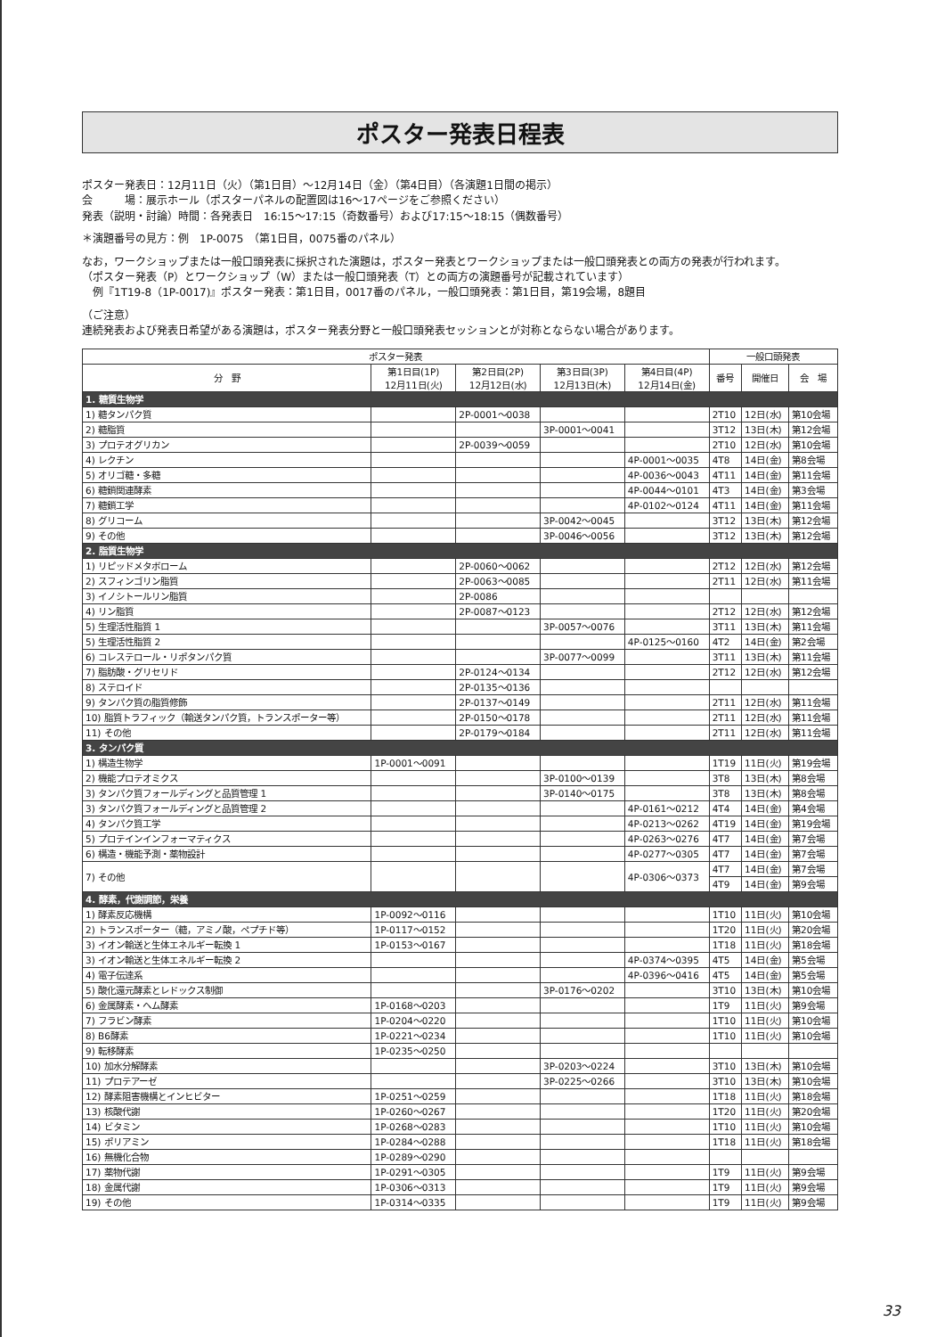ポスター発表日程表
ポスター発表日：12月11日（火）（第1日目）～12月14日（金）（第4日目）（各演題1日間の掲示）
会　　　場：展示ホール（ポスターパネルの配置図は16～17ページをご参照ください）
発表（説明・討論）時間：各発表日　16:15～17:15（奇数番号）および17:15～18:15（偶数番号）
＊演題番号の見方：例　1P-0075　（第1日目，0075番のパネル）
なお，ワークショップまたは一般口頭発表に採択された演題は，ポスター発表とワークショップまたは一般口頭発表との両方の発表が行われます。
（ポスター発表（P）とワークショップ（W）または一般口頭発表（T）との両方の演題番号が記載されています）
　例『1T19-8（1P-0017)』ポスター発表：第1日目，0017番のパネル，一般口頭発表：第1日目，第19会場，8題目
（ご注意）
連続発表および発表日希望がある演題は，ポスター発表分野と一般口頭発表セッションとが対称とならない場合があります。
| ポスター発表 | | | | | 一般口頭発表 | | |
| --- | --- | --- | --- | --- | --- | --- | --- |
| 分 野 | 第1日目(1P) 12月11日(火) | 第2日目(2P) 12月12日(水) | 第3日目(3P) 12月13日(木) | 第4日目(4P) 12月14日(金) | 番号 | 開催日 | 会 場 |
| 1. 糖質生物学 | | | | | | | |
| 1) 糖タンパク質 | | 2P-0001～0038 | | | 2T10 | 12日(水) | 第10会場 |
| 2) 糖脂質 | | | 3P-0001～0041 | | 3T12 | 13日(木) | 第12会場 |
| 3) プロテオグリカン | | 2P-0039～0059 | | | 2T10 | 12日(水) | 第10会場 |
| 4) レクチン | | | | 4P-0001～0035 | 4T8 | 14日(金) | 第8会場 |
| 5) オリゴ糖・多糖 | | | | 4P-0036～0043 | 4T11 | 14日(金) | 第11会場 |
| 6) 糖鎖関連酵素 | | | | 4P-0044～0101 | 4T3 | 14日(金) | 第3会場 |
| 7) 糖鎖工学 | | | | 4P-0102～0124 | 4T11 | 14日(金) | 第11会場 |
| 8) グリコーム | | | 3P-0042～0045 | | 3T12 | 13日(木) | 第12会場 |
| 9) その他 | | | 3P-0046～0056 | | 3T12 | 13日(木) | 第12会場 |
| 2. 脂質生物学 | | | | | | | |
| 1) リピッドメタボローム | | 2P-0060～0062 | | | 2T12 | 12日(水) | 第12会場 |
| 2) スフィンゴリン脂質 | | 2P-0063～0085 | | | 2T11 | 12日(水) | 第11会場 |
| 3) イノシトールリン脂質 | | 2P-0086 | | | | | |
| 4) リン脂質 | | 2P-0087～0123 | | | 2T12 | 12日(水) | 第12会場 |
| 5) 生理活性脂質 1 | | | 3P-0057～0076 | | 3T11 | 13日(木) | 第11会場 |
| 5) 生理活性脂質 2 | | | | 4P-0125～0160 | 4T2 | 14日(金) | 第2会場 |
| 6) コレステロール・リポタンパク質 | | | 3P-0077～0099 | | 3T11 | 13日(木) | 第11会場 |
| 7) 脂肪酸・グリセリド | | 2P-0124～0134 | | | 2T12 | 12日(水) | 第12会場 |
| 8) ステロイド | | 2P-0135～0136 | | | | | |
| 9) タンパク質の脂質修飾 | | 2P-0137～0149 | | | 2T11 | 12日(水) | 第11会場 |
| 10) 脂質トラフィック（輸送タンパク質，トランスポーター等） | | 2P-0150～0178 | | | 2T11 | 12日(水) | 第11会場 |
| 11) その他 | | 2P-0179～0184 | | | 2T11 | 12日(水) | 第11会場 |
| 3. タンパク質 | | | | | | | |
| 1) 構造生物学 | 1P-0001～0091 | | | | 1T19 | 11日(火) | 第19会場 |
| 2) 機能プロテオミクス | | | 3P-0100～0139 | | 3T8 | 13日(木) | 第8会場 |
| 3) タンパク質フォールディングと品質管理 1 | | | 3P-0140～0175 | | 3T8 | 13日(木) | 第8会場 |
| 3) タンパク質フォールディングと品質管理 2 | | | | 4P-0161～0212 | 4T4 | 14日(金) | 第4会場 |
| 4) タンパク質工学 | | | | 4P-0213～0262 | 4T19 | 14日(金) | 第19会場 |
| 5) プロテインインフォーマティクス | | | | 4P-0263～0276 | 4T7 | 14日(金) | 第7会場 |
| 6) 構造・機能予測・薬物設計 | | | | 4P-0277～0305 | 4T7 | 14日(金) | 第7会場 |
| 7) その他 | | | | 4P-0306～0373 | 4T7 | 14日(金) | 第7会場 |
| | | | | | 4T9 | 14日(金) | 第9会場 |
| 4. 酵素，代謝調節，栄養 | | | | | | | |
| 1) 酵素反応機構 | 1P-0092～0116 | | | | 1T10 | 11日(火) | 第10会場 |
| 2) トランスポーター（糖，アミノ酸，ペプチド等） | 1P-0117～0152 | | | | 1T20 | 11日(火) | 第20会場 |
| 3) イオン輸送と生体エネルギー転換 1 | 1P-0153～0167 | | | | 1T18 | 11日(火) | 第18会場 |
| 3) イオン輸送と生体エネルギー転換 2 | | | | 4P-0374～0395 | 4T5 | 14日(金) | 第5会場 |
| 4) 電子伝達系 | | | | 4P-0396～0416 | 4T5 | 14日(金) | 第5会場 |
| 5) 酸化還元酵素とレドックス制御 | | | 3P-0176～0202 | | 3T10 | 13日(木) | 第10会場 |
| 6) 金属酵素・ヘム酵素 | 1P-0168～0203 | | | | 1T9 | 11日(火) | 第9会場 |
| 7) フラビン酵素 | 1P-0204～0220 | | | | 1T10 | 11日(火) | 第10会場 |
| 8) B6酵素 | 1P-0221～0234 | | | | 1T10 | 11日(火) | 第10会場 |
| 9) 転移酵素 | 1P-0235～0250 | | | | | | |
| 10) 加水分解酵素 | | | 3P-0203～0224 | | 3T10 | 13日(木) | 第10会場 |
| 11) プロテアーゼ | | | 3P-0225～0266 | | 3T10 | 13日(木) | 第10会場 |
| 12) 酵素阻害機構とインヒビター | 1P-0251～0259 | | | | 1T18 | 11日(火) | 第18会場 |
| 13) 核酸代謝 | 1P-0260～0267 | | | | 1T20 | 11日(火) | 第20会場 |
| 14) ビタミン | 1P-0268～0283 | | | | 1T10 | 11日(火) | 第10会場 |
| 15) ポリアミン | 1P-0284～0288 | | | | 1T18 | 11日(火) | 第18会場 |
| 16) 無機化合物 | 1P-0289～0290 | | | | | | |
| 17) 薬物代謝 | 1P-0291～0305 | | | | 1T9 | 11日(火) | 第9会場 |
| 18) 金属代謝 | 1P-0306～0313 | | | | 1T9 | 11日(火) | 第9会場 |
| 19) その他 | 1P-0314～0335 | | | | 1T9 | 11日(火) | 第9会場 |
33